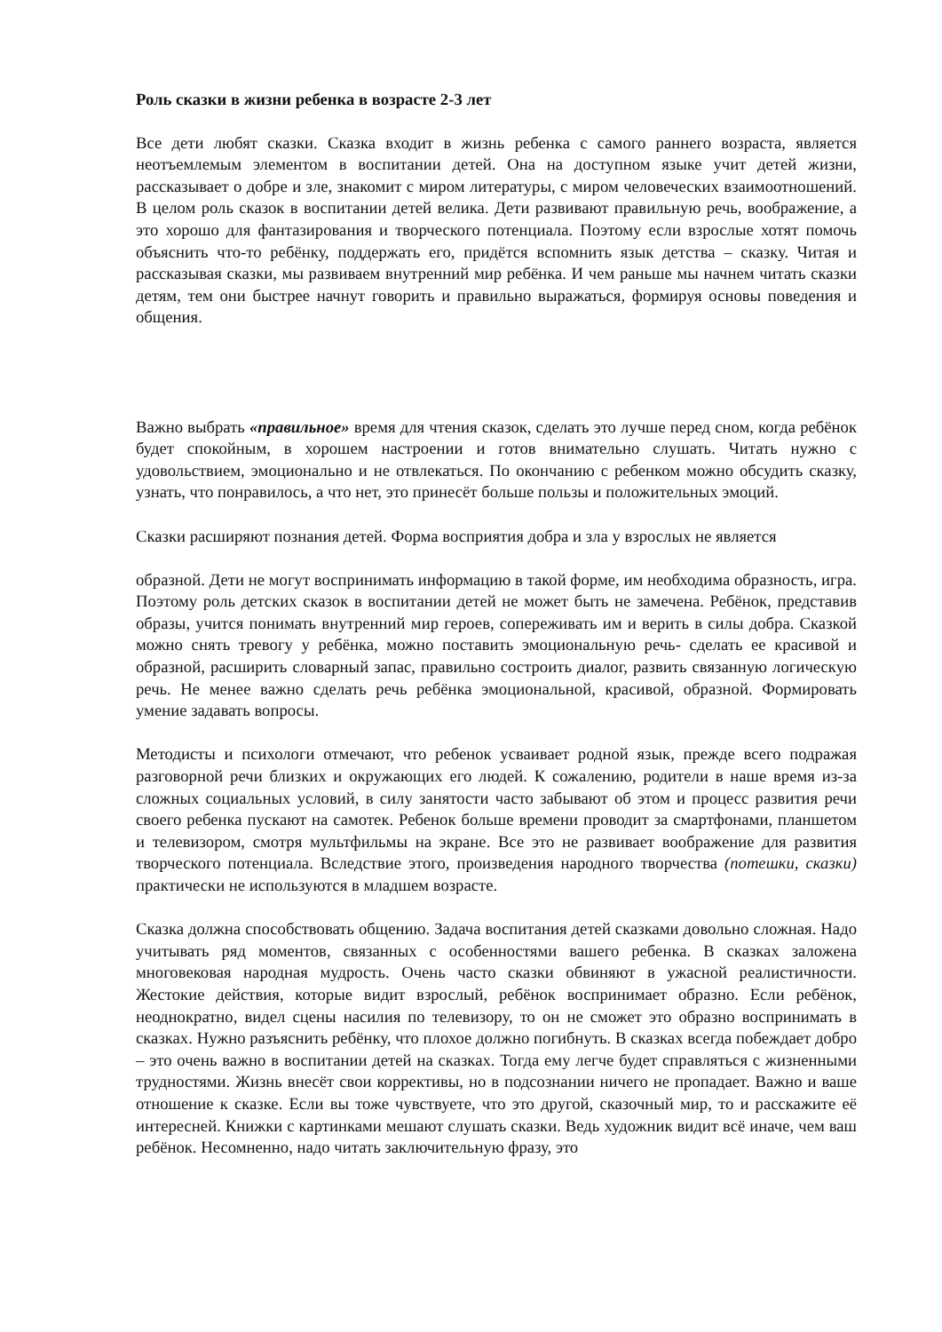Роль сказки в жизни ребенка в возрасте 2-3 лет
Все дети любят сказки. Сказка входит в жизнь ребенка с самого раннего возраста, является неотъемлемым элементом в воспитании детей. Она на доступном языке учит детей жизни, рассказывает о добре и зле, знакомит с миром литературы, с миром человеческих взаимоотношений. В целом роль сказок в воспитании детей велика. Дети развивают правильную речь, воображение, а это хорошо для фантазирования и творческого потенциала. Поэтому если взрослые хотят помочь объяснить что-то ребёнку, поддержать его, придётся вспомнить язык детства – сказку. Читая и рассказывая сказки, мы развиваем внутренний мир ребёнка. И чем раньше мы начнем читать сказки детям, тем они быстрее начнут говорить и правильно выражаться, формируя основы поведения и общения.
Важно выбрать «правильное» время для чтения сказок, сделать это лучше перед сном, когда ребёнок будет спокойным, в хорошем настроении и готов внимательно слушать. Читать нужно с удовольствием, эмоционально и не отвлекаться. По окончанию с ребенком можно обсудить сказку, узнать, что понравилось, а что нет, это принесёт больше пользы и положительных эмоций.
Сказки расширяют познания детей. Форма восприятия добра и зла у взрослых не является
образной. Дети не могут воспринимать информацию в такой форме, им необходима образность, игра. Поэтому роль детских сказок в воспитании детей не может быть не замечена. Ребёнок, представив образы, учится понимать внутренний мир героев, сопереживать им и верить в силы добра. Сказкой можно снять тревогу у ребёнка, можно поставить эмоциональную речь- сделать ее красивой и образной, расширить словарный запас, правильно сострoить диалог, развить связанную логическую речь. Не менее важно сделать речь ребёнка эмоциональной, красивой, образной. Формировать умение задавать вопросы.
Методисты и психологи отмечают, что ребенок усваивает родной язык, прежде всего подражая разговорной речи близких и окружающих его людей. К сожалению, родители в наше время из-за сложных социальных условий, в силу занятости часто забывают об этом и процесс развития речи своего ребенка пускают на самотек. Ребенок больше времени проводит за смартфонами, планшетом и телевизором, смотря мультфильмы на экране. Все это не развивает воображение для развития творческого потенциала. Вследствие этого, произведения народного творчества (потешки, сказки) практически не используются в младшем возрасте.
Сказка должна способствовать общению. Задача воспитания детей сказками довольно сложная. Надо учитывать ряд моментов, связанных с особенностями вашего ребенка. В сказках заложена многовековая народная мудрость. Очень часто сказки обвиняют в ужасной реалистичности. Жестокие действия, которые видит взрослый, ребёнок воспринимает образно. Если ребёнок, неоднократно, видел сцены насилия по телевизору, то он не сможет это образно воспринимать в сказках. Нужно разъяснить ребёнку, что плохое должно погибнуть. В сказках всегда побеждает добро – это очень важно в воспитании детей на сказках. Тогда ему легче будет справляться с жизненными трудностями. Жизнь внесёт свои коррективы, но в подсознании ничего не пропадает. Важно и ваше отношение к сказке. Если вы тоже чувствуете, что это другой, сказочный мир, то и расскажите её интересней. Книжки с картинками мешают слушать сказки. Ведь художник видит всё иначе, чем ваш ребёнок. Несомненно, надо читать заключительную фразу, это